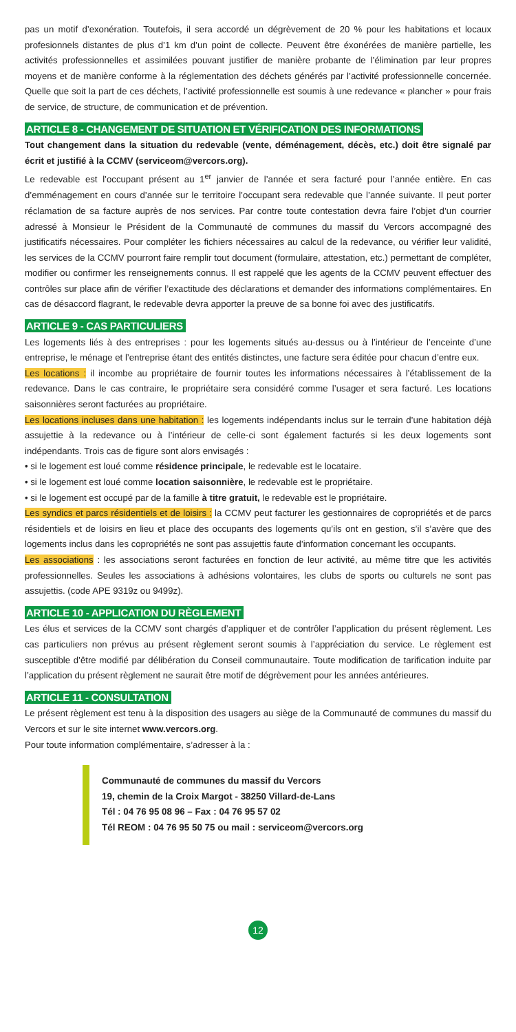pas un motif d’exonération. Toutefois, il sera accordé un dégrèvement de 20 % pour les habitations et locaux profesionnels distantes de plus d’1 km d’un point de collecte. Peuvent être éxonérées de manière partielle, les activités professionnelles et assimilées pouvant justifier de manière probante de l’élimination par leur propres moyens et de manière conforme à la réglementation des déchets générés par l’activité professionnelle concernée. Quelle que soit la part de ces déchets, l’activité professionnelle est soumis à une redevance « plancher » pour frais de service, de structure, de communication et de prévention.
ARTICLE 8 - CHANGEMENT DE SITUATION ET VÉRIFICATION DES INFORMATIONS
Tout changement dans la situation du redevable (vente, déménagement, décès, etc.) doit être signalé par écrit et justifié à la CCMV (serviceom@vercors.org).
Le redevable est l’occupant présent au 1<sup>er</sup> janvier de l’année et sera facturé pour l’année entière. En cas d’emménagement en cours d’année sur le territoire l’occupant sera redevable que l’année suivante. Il peut porter réclamation de sa facture auprès de nos services. Par contre toute contestation devra faire l’objet d’un courrier adressé à Monsieur le Président de la Communauté de communes du massif du Vercors accompagné des justificatifs nécessaires. Pour compléter les fichiers nécessaires au calcul de la redevance, ou vérifier leur validité, les services de la CCMV pourront faire remplir tout document (formulaire, attestation, etc.) permettant de compléter, modifier ou confirmer les renseignements connus. Il est rappelé que les agents de la CCMV peuvent effectuer des contrôles sur place afin de vérifier l’exactitude des déclarations et demander des informations complémentaires. En cas de désaccord flagrant, le redevable devra apporter la preuve de sa bonne foi avec des justificatifs.
ARTICLE 9 - CAS PARTICULIERS
Les logements liés à des entreprises : pour les logements situés au-dessus ou à l’intérieur de l’enceinte d’une entreprise, le ménage et l’entreprise étant des entités distinctes, une facture sera éditée pour chacun d’entre eux.
Les locations : il incombe au propriétaire de fournir toutes les informations nécessaires à l’établissement de la redevance. Dans le cas contraire, le propriétaire sera considéré comme l’usager et sera facturé. Les locations saisonnières seront facturées au propriétaire.
Les locations incluses dans une habitation : les logements indépendants inclus sur le terrain d’une habitation déjà assujettie à la redevance ou à l’intérieur de celle-ci sont également facturés si les deux logements sont indépendants. Trois cas de figure sont alors envisagés :
• si le logement est loué comme résidence principale, le redevable est le locataire.
• si le logement est loué comme location saisonnière, le redevable est le propriétaire.
• si le logement est occupé par de la famille à titre gratuit, le redevable est le propriétaire.
Les syndics et parcs résidentiels et de loisirs : la CCMV peut facturer les gestionnaires de copropriétés et de parcs résidentiels et de loisirs en lieu et place des occupants des logements qu’ils ont en gestion, s’il s’avère que des logements inclus dans les copropriétés ne sont pas assujettis faute d’information concernant les occupants.
Les associations : les associations seront facturées en fonction de leur activité, au même titre que les activités professionnelles. Seules les associations à adhésions volontaires, les clubs de sports ou culturels ne sont pas assujettis. (code APE 9319z ou 9499z).
ARTICLE 10 - APPLICATION DU RÈGLEMENT
Les élus et services de la CCMV sont chargés d’appliquer et de contrôler l’application du présent règlement. Les cas particuliers non prévus au présent règlement seront soumis à l’appréciation du service. Le règlement est susceptible d’être modifié par délibération du Conseil communautaire. Toute modification de tarification induite par l’application du présent règlement ne saurait être motif de dégrèvement pour les années antérieures.
ARTICLE 11 - CONSULTATION
Le présent règlement est tenu à la disposition des usagers au siège de la Communauté de communes du massif du Vercors et sur le site internet www.vercors.org.
Pour toute information complémentaire, s’adresser à la :
Communauté de communes du massif du Vercors
19, chemin de la Croix Margot - 38250 Villard-de-Lans
Tél : 04 76 95 08 96 – Fax : 04 76 95 57 02
Tél REOM : 04 76 95 50 75 ou mail : serviceom@vercors.org
12